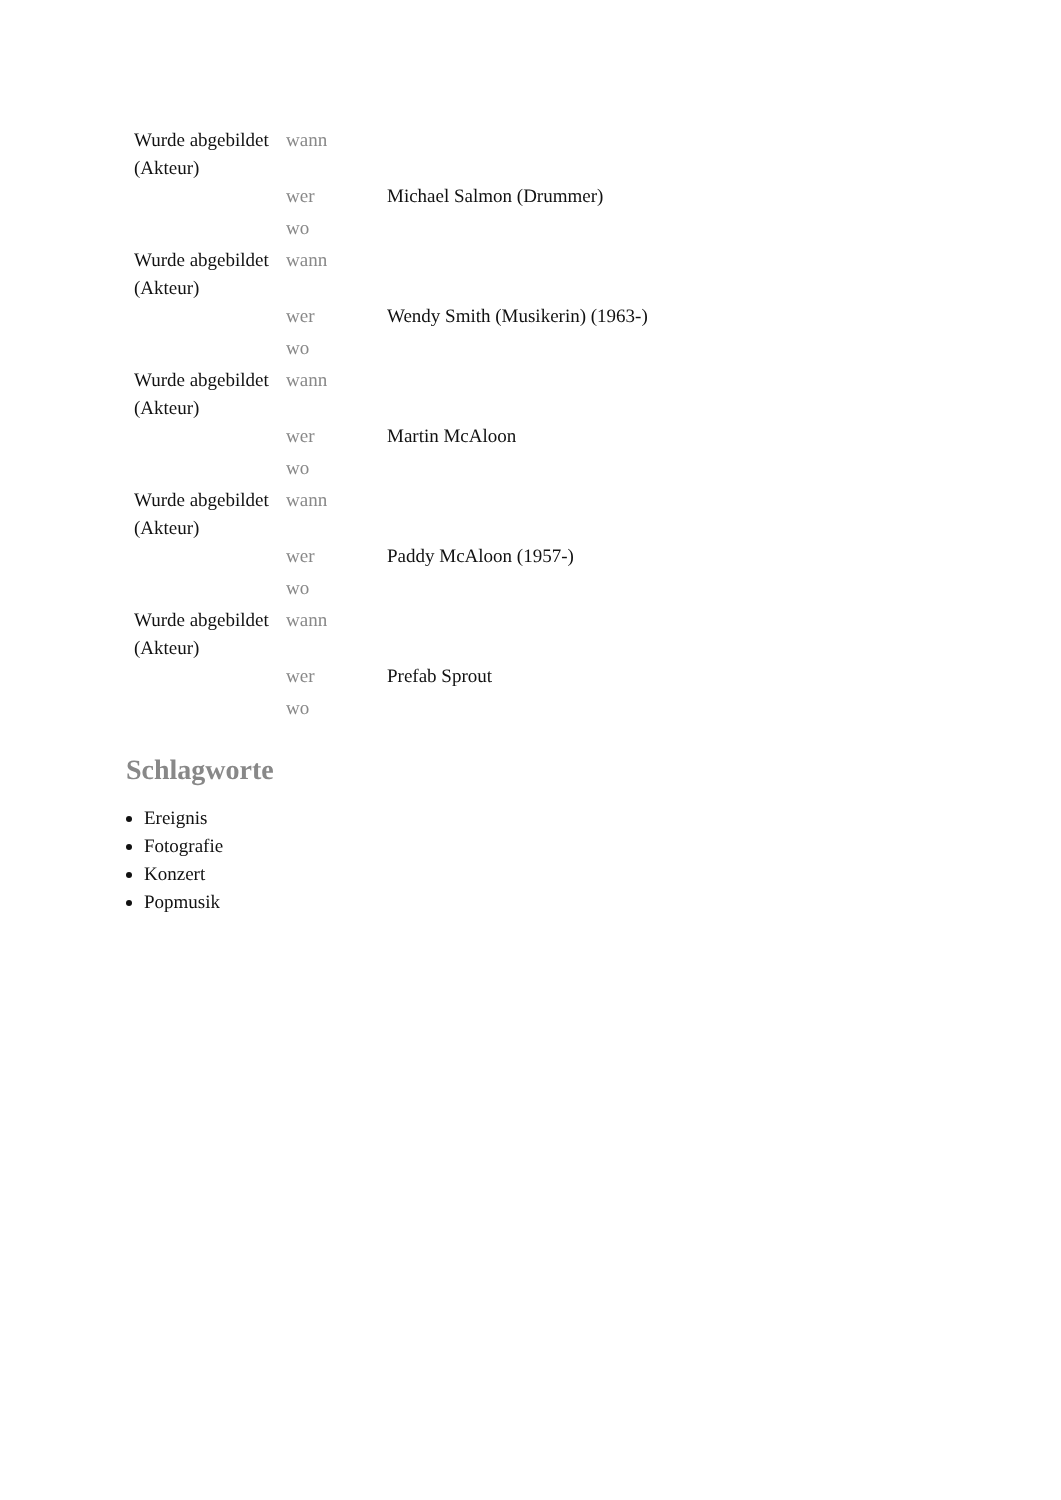| Wurde abgebildet (Akteur) | wann | |
| | wer | Michael Salmon (Drummer) |
| | wo | |
| Wurde abgebildet (Akteur) | wann | |
| | wer | Wendy Smith (Musikerin) (1963-) |
| | wo | |
| Wurde abgebildet (Akteur) | wann | |
| | wer | Martin McAloon |
| | wo | |
| Wurde abgebildet (Akteur) | wann | |
| | wer | Paddy McAloon (1957-) |
| | wo | |
| Wurde abgebildet (Akteur) | wann | |
| | wer | Prefab Sprout |
| | wo | |
Schlagworte
Ereignis
Fotografie
Konzert
Popmusik